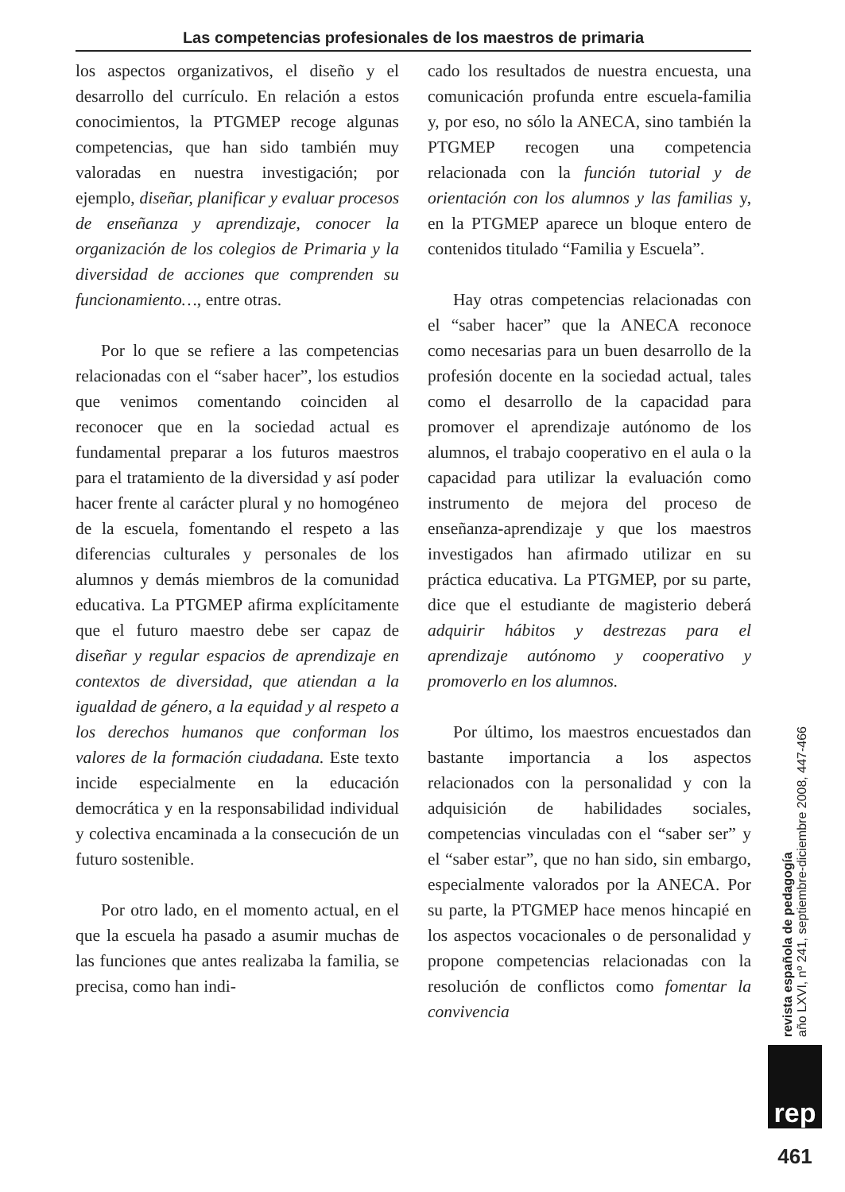Las competencias profesionales de los maestros de primaria
los aspectos organizativos, el diseño y el desarrollo del currículo. En relación a estos conocimientos, la PTGMEP recoge algunas competencias, que han sido también muy valoradas en nuestra investigación; por ejemplo, diseñar, planificar y evaluar procesos de enseñanza y aprendizaje, conocer la organización de los colegios de Primaria y la diversidad de acciones que comprenden su funcionamiento…, entre otras.
Por lo que se refiere a las competencias relacionadas con el “saber hacer”, los estudios que venimos comentando coinciden al reconocer que en la sociedad actual es fundamental preparar a los futuros maestros para el tratamiento de la diversidad y así poder hacer frente al carácter plural y no homogéneo de la escuela, fomentando el respeto a las diferencias culturales y personales de los alumnos y demás miembros de la comunidad educativa. La PTGMEP afirma explícitamente que el futuro maestro debe ser capaz de diseñar y regular espacios de aprendizaje en contextos de diversidad, que atiendan a la igualdad de género, a la equidad y al respeto a los derechos humanos que conforman los valores de la formación ciudadana. Este texto incide especialmente en la educación democrática y en la responsabilidad individual y colectiva encaminada a la consecución de un futuro sostenible.
Por otro lado, en el momento actual, en el que la escuela ha pasado a asumir muchas de las funciones que antes realizaba la familia, se precisa, como han indi-
cado los resultados de nuestra encuesta, una comunicación profunda entre escuela-familia y, por eso, no sólo la ANECA, sino también la PTGMEP recogen una competencia relacionada con la función tutorial y de orientación con los alumnos y las familias y, en la PTGMEP aparece un bloque entero de contenidos titulado “Familia y Escuela”.
Hay otras competencias relacionadas con el “saber hacer” que la ANECA reconoce como necesarias para un buen desarrollo de la profesión docente en la sociedad actual, tales como el desarrollo de la capacidad para promover el aprendizaje autónomo de los alumnos, el trabajo cooperativo en el aula o la capacidad para utilizar la evaluación como instrumento de mejora del proceso de enseñanza-aprendizaje y que los maestros investigados han afirmado utilizar en su práctica educativa. La PTGMEP, por su parte, dice que el estudiante de magisterio deberá adquirir hábitos y destrezas para el aprendizaje autónomo y cooperativo y promoverlo en los alumnos.
Por último, los maestros encuestados dan bastante importancia a los aspectos relacionados con la personalidad y con la adquisición de habilidades sociales, competencias vinculadas con el “saber ser” y el “saber estar”, que no han sido, sin embargo, especialmente valorados por la ANECA. Por su parte, la PTGMEP hace menos hincapié en los aspectos vocacionales o de personalidad y propone competencias relacionadas con la resolución de conflictos como fomentar la convivencia
revista española de pedagogía
año LXVI, nº 241, septiembre-diciembre 2008, 447-466
rep
461